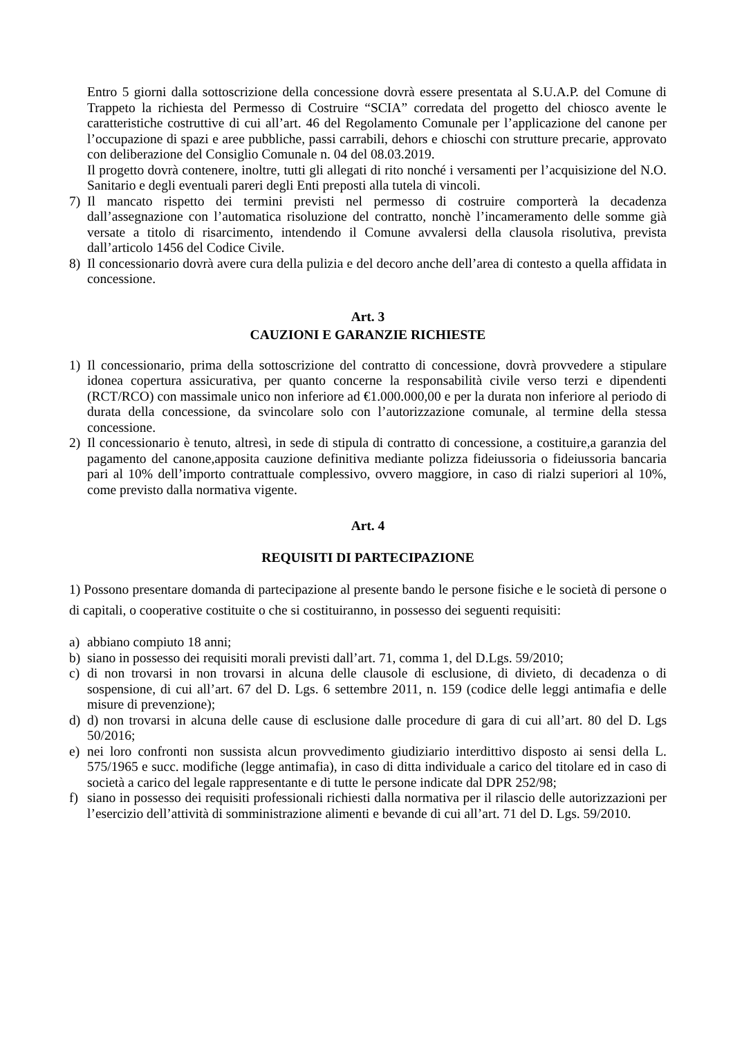Entro 5 giorni dalla sottoscrizione della concessione dovrà essere presentata al S.U.A.P. del Comune di Trappeto la richiesta del Permesso di Costruire “SCIA” corredata del progetto del chiosco avente le caratteristiche costruttive di cui all’art. 46 del Regolamento Comunale per l’applicazione del canone per l’occupazione di spazi e aree pubbliche, passi carrabili, dehors e chioschi con strutture precarie, approvato con deliberazione del Consiglio Comunale n. 04 del 08.03.2019.
Il progetto dovrà contenere, inoltre, tutti gli allegati di rito nonché i versamenti per l’acquisizione del N.O. Sanitario e degli eventuali pareri degli Enti preposti alla tutela di vincoli.
7) Il mancato rispetto dei termini previsti nel permesso di costruire comporterà la decadenza dall’assegnazione con l’automatica risoluzione del contratto, nonchè l’incameramento delle somme già versate a titolo di risarcimento, intendendo il Comune avvalersi della clausola risolutiva, prevista dall’articolo 1456 del Codice Civile.
8) Il concessionario dovrà avere cura della pulizia e del decoro anche dell’area di contesto a quella affidata in concessione.
Art. 3
CAUZIONI E GARANZIE RICHIESTE
1) Il concessionario, prima della sottoscrizione del contratto di concessione, dovrà provvedere a stipulare idonea copertura assicurativa, per quanto concerne la responsabilità civile verso terzi e dipendenti (RCT/RCO) con massimale unico non inferiore ad €1.000.000,00 e per la durata non inferiore al periodo di durata della concessione, da svincolare solo con l’autorizzazione comunale, al termine della stessa concessione.
2) Il concessionario è tenuto, altresì, in sede di stipula di contratto di concessione, a costituire,a garanzia del pagamento del canone,apposita cauzione definitiva mediante polizza fideiussoria o fideiussoria bancaria pari al 10% dell’importo contrattuale complessivo, ovvero maggiore, in caso di rialzi superiori al 10%, come previsto dalla normativa vigente.
Art. 4
REQUISITI DI PARTECIPAZIONE
1) Possono presentare domanda di partecipazione al presente bando le persone fisiche e le società di persone o di capitali, o cooperative costituite o che si costituiranno, in possesso dei seguenti requisiti:
a) abbiano compiuto 18 anni;
b) siano in possesso dei requisiti morali previsti dall’art. 71, comma 1, del D.Lgs. 59/2010;
c) di non trovarsi in non trovarsi in alcuna delle clausole di esclusione, di divieto, di decadenza o di sospensione, di cui all’art. 67 del D. Lgs. 6 settembre 2011, n. 159 (codice delle leggi antimafia e delle misure di prevenzione);
d) d) non trovarsi in alcuna delle cause di esclusione dalle procedure di gara di cui all’art. 80 del D. Lgs 50/2016;
e) nei loro confronti non sussista alcun provvedimento giudiziario interdittivo disposto ai sensi della L. 575/1965 e succ. modifiche (legge antimafia), in caso di ditta individuale a carico del titolare ed in caso di società a carico del legale rappresentante e di tutte le persone indicate dal DPR 252/98;
f) siano in possesso dei requisiti professionali richiesti dalla normativa per il rilascio delle autorizzazioni per l’esercizio dell’attività di somministrazione alimenti e bevande di cui all’art. 71 del D. Lgs. 59/2010.